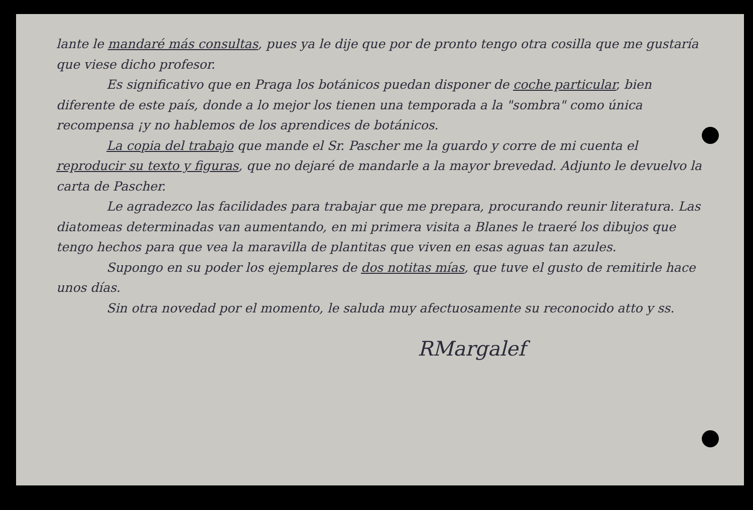lante le mandaré más consultas, pues ya le dije que por de pronto tengo otra cosilla que me gustaría que viese dicho profesor.
Es significativo que en Praga los botánicos puedan disponer de coche particular, bien diferente de este país, donde a lo mejor los tienen una temporada a la "sombra" como única recompensa ¡y no hablemos de los aprendices de botánicos.
La copia del trabajo que mande el Sr. Pascher me la guardo y corre de mi cuenta el reproducir su texto y figuras, que no dejaré de mandarle a la mayor brevedad. Adjunto le devuelvo la carta de Pascher.
Le agradezco las facilidades para trabajar que me prepara, procurando reunir literatura. Las diatomeas determinadas van aumentando, en mi primera visita a Blanes le traeré los dibujos que tengo hechos para que vea la maravilla de plantitas que viven en esas aguas tan azules.
Supongo en su poder los ejemplares de dos notitas mías, que tuve el gusto de remitirle hace unos días.
Sin otra novedad por el momento, le saluda muy afectuosamente su reconocido atto y ss.
RMargalef